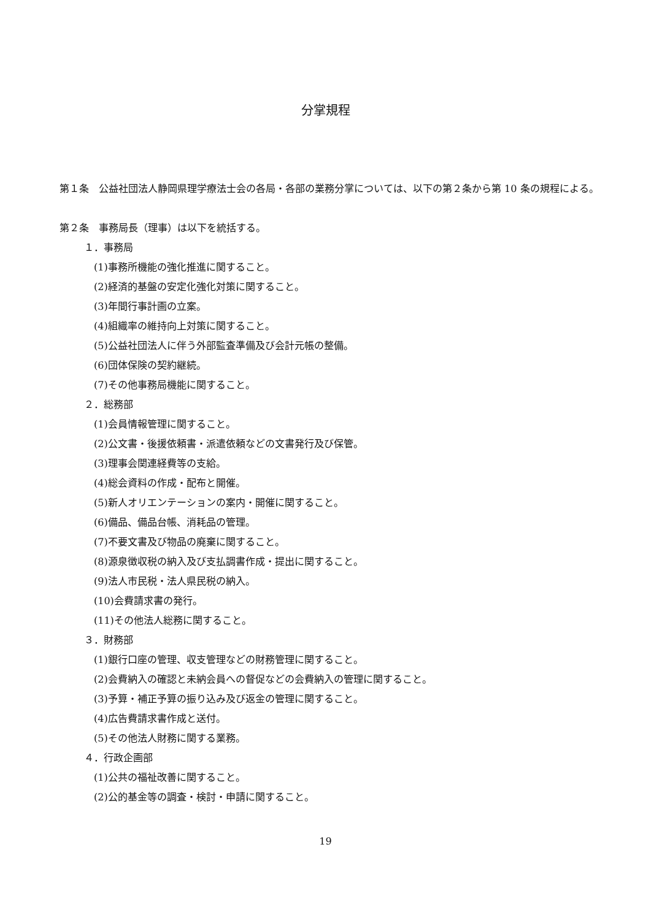分掌規程
第１条　公益社団法人静岡県理学療法士会の各局・各部の業務分掌については、以下の第２条から第 10 条の規程による。
第２条　事務局長（理事）は以下を統括する。
１．事務局
(1)事務所機能の強化推進に関すること。
(2)経済的基盤の安定化強化対策に関すること。
(3)年間行事計画の立案。
(4)組織率の維持向上対策に関すること。
(5)公益社団法人に伴う外部監査準備及び会計元帳の整備。
(6)団体保険の契約継続。
(7)その他事務局機能に関すること。
２．総務部
(1)会員情報管理に関すること。
(2)公文書・後援依頼書・派遣依頼などの文書発行及び保管。
(3)理事会関連経費等の支給。
(4)総会資料の作成・配布と開催。
(5)新人オリエンテーションの案内・開催に関すること。
(6)備品、備品台帳、消耗品の管理。
(7)不要文書及び物品の廃棄に関すること。
(8)源泉徴収税の納入及び支払調書作成・提出に関すること。
(9)法人市民税・法人県民税の納入。
(10)会費請求書の発行。
(11)その他法人総務に関すること。
３．財務部
(1)銀行口座の管理、収支管理などの財務管理に関すること。
(2)会費納入の確認と未納会員への督促などの会費納入の管理に関すること。
(3)予算・補正予算の振り込み及び返金の管理に関すること。
(4)広告費請求書作成と送付。
(5)その他法人財務に関する業務。
４．行政企画部
(1)公共の福祉改善に関すること。
(2)公的基金等の調査・検討・申請に関すること。
19